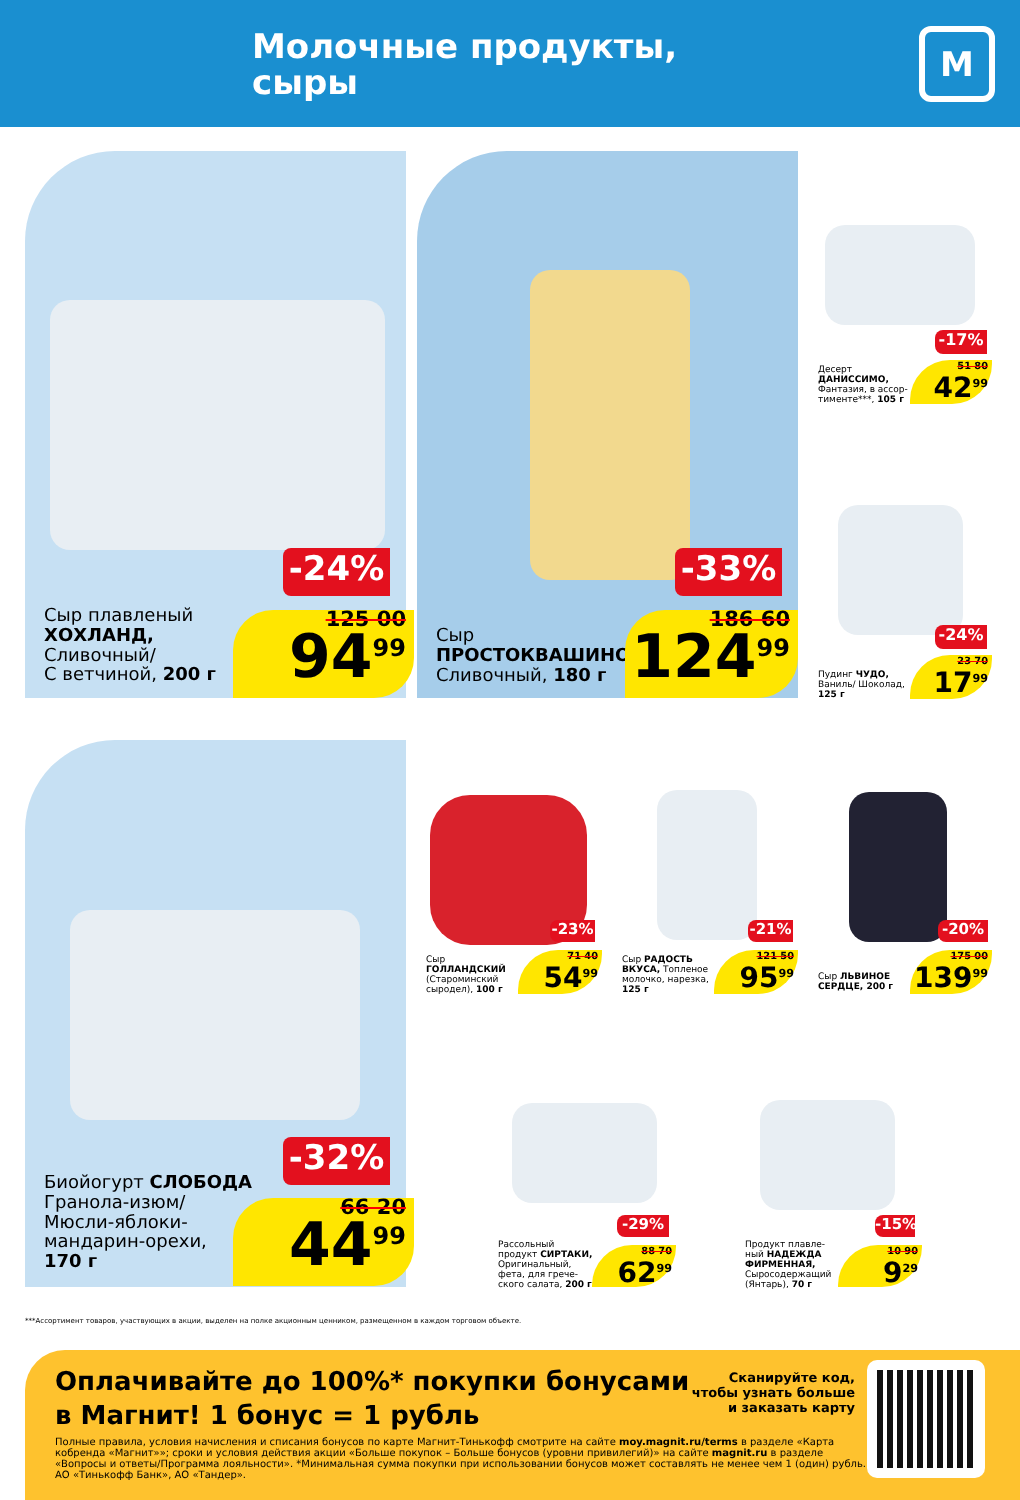Молочные продукты,
сыры
М
-24%
Сыр плавленый
ХОХЛАНД,
Сливочный/
С ветчиной, 200 г
125 00
94<sup>99</sup>
-33%
Сыр
ПРОСТОКВАШИНО
Сливочный, 180 г
186 60
124<sup>99</sup>
-17%
Десерт
ДАНИССИМО,
Фантазия, в ассор-
тименте***, 105 г
51 80
42<sup>99</sup>
-24%
Пудинг ЧУДО,
Ваниль/ Шоколад,
125 г
23 70
17<sup>99</sup>
-32%
Биойогурт СЛОБОДА
Гранола-изюм/
Мюсли-яблоки-
мандарин-орехи,
170 г
66 20
44<sup>99</sup>
-23%
Сыр
ГОЛЛАНДСКИЙ
(Староминский
сыродел), 100 г
71 40
54<sup>99</sup>
-21%
Сыр РАДОСТЬ
ВКУСА, Топленое
молочко, нарезка,
125 г
121 50
95<sup>99</sup>
-20%
Сыр ЛЬВИНОЕ
СЕРДЦЕ, 200 г
175 00
139<sup>99</sup>
-29%
Рассольный
продукт СИРТАКИ,
Оригинальный,
фета, для грече-
ского салата, 200 г
88 70
62<sup>99</sup>
-15%
Продукт плавле-
ный НАДЕЖДА
ФИРМЕННАЯ,
Сыросодержащий
(Янтарь), 70 г
10 90
9<sup>29</sup>
***Ассортимент товаров, участвующих в акции, выделен на полке акционным ценником, размещенном в каждом торговом объекте.
Оплачивайте до 100%* покупки бонусами в Магнит! 1 бонус = 1 рубль
Полные правила, условия начисления и списания бонусов по карте Магнит-Тинькофф смотрите на сайте moy.magnit.ru/terms в разделе «Карта кобренда «Магнит»»; сроки и условия действия акции «Больше покупок – Больше бонусов (уровни привилегий)» на сайте magnit.ru в разделе «Вопросы и ответы/Программа лояльности». *Минимальная сумма покупки при использовании бонусов может составлять не менее чем 1 (один) рубль. АО «Тинькофф Банк», АО «Тандер».
Сканируйте код,
чтобы узнать больше
и заказать карту